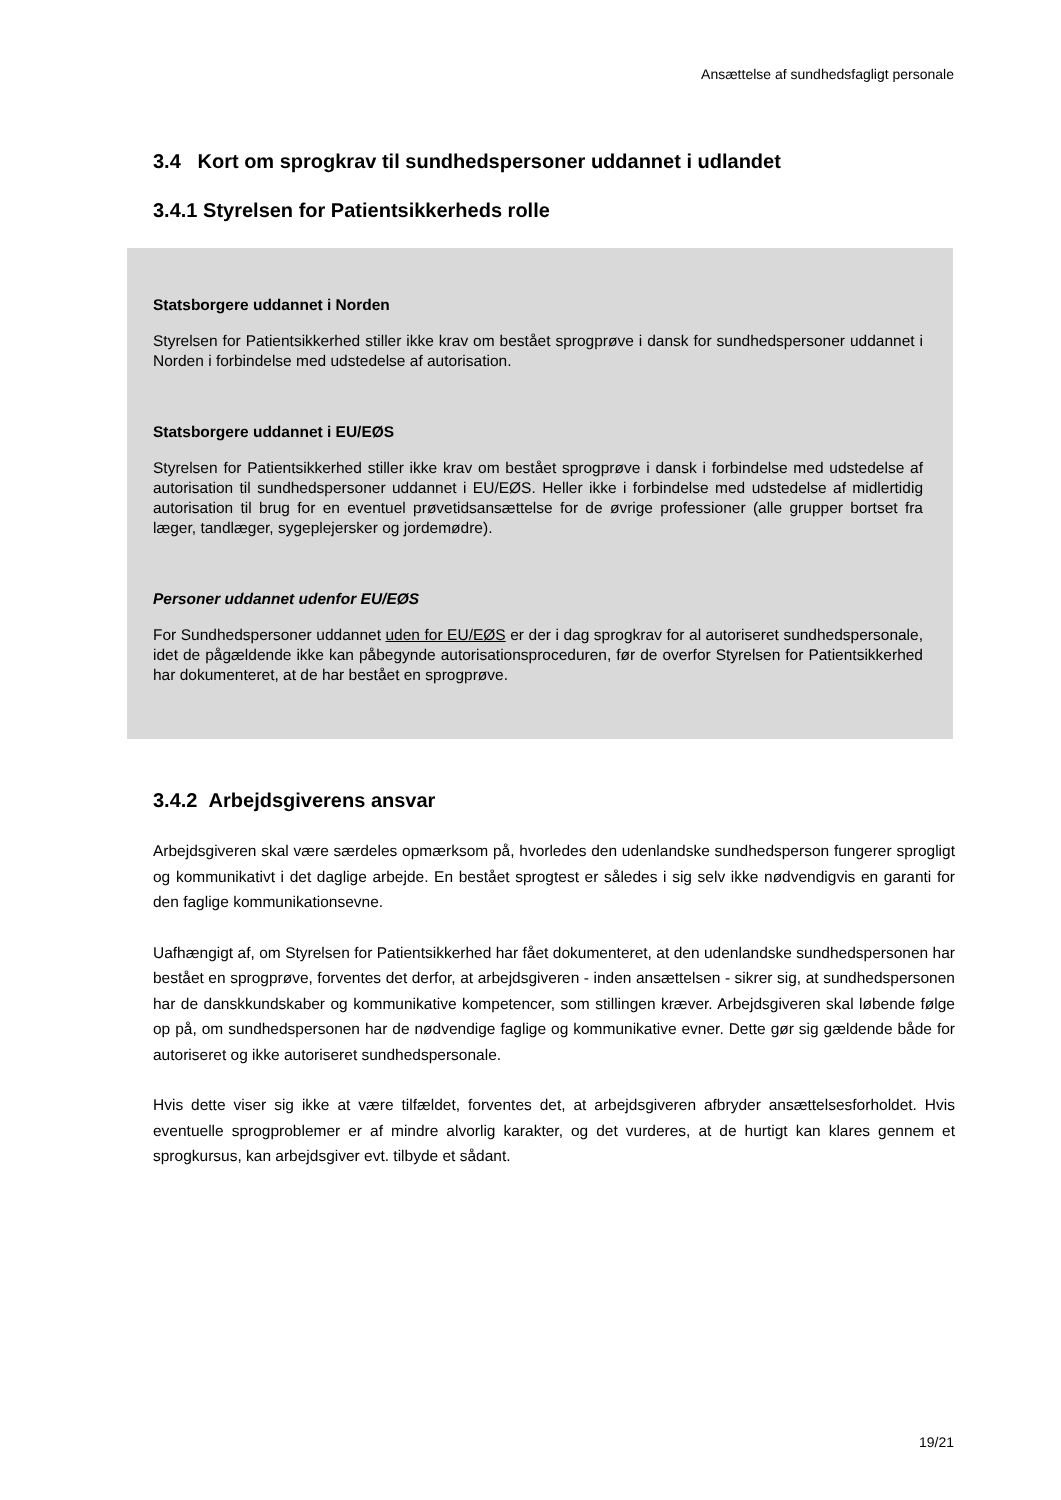Ansættelse af sundhedsfagligt personale
3.4 Kort om sprogkrav til sundhedspersoner uddannet i udlandet
3.4.1 Styrelsen for Patientsikkerheds rolle
Statsborgere uddannet i Norden
Styrelsen for Patientsikkerhed stiller ikke krav om bestået sprogprøve i dansk for sundhedspersoner uddannet i Norden i forbindelse med udstedelse af autorisation.
Statsborgere uddannet i EU/EØS
Styrelsen for Patientsikkerhed stiller ikke krav om bestået sprogprøve i dansk i forbindelse med udstedelse af autorisation til sundhedspersoner uddannet i EU/EØS. Heller ikke i forbindelse med udstedelse af midlertidig autorisation til brug for en eventuel prøvetidsansættelse for de øvrige professioner (alle grupper bortset fra læger, tandlæger, sygeplejersker og jordemødre).
Personer uddannet udenfor EU/EØS
For Sundhedspersoner uddannet uden for EU/EØS er der i dag sprogkrav for al autoriseret sundhedspersonale, idet de pågældende ikke kan påbegynde autorisationsproceduren, før de overfor Styrelsen for Patientsikkerhed har dokumenteret, at de har bestået en sprogprøve.
3.4.2 Arbejdsgiverens ansvar
Arbejdsgiveren skal være særdeles opmærksom på, hvorledes den udenlandske sundhedsperson fungerer sprogligt og kommunikativt i det daglige arbejde. En bestået sprogtest er således i sig selv ikke nødvendigvis en garanti for den faglige kommunikationsevne.
Uafhængigt af, om Styrelsen for Patientsikkerhed har fået dokumenteret, at den udenlandske sundhedspersonen har bestået en sprogprøve, forventes det derfor, at arbejdsgiveren - inden ansættelsen - sikrer sig, at sundhedspersonen har de danskkundskaber og kommunikative kompetencer, som stillingen kræver. Arbejdsgiveren skal løbende følge op på, om sundhedspersonen har de nødvendige faglige og kommunikative evner. Dette gør sig gældende både for autoriseret og ikke autoriseret sundhedspersonale.
Hvis dette viser sig ikke at være tilfældet, forventes det, at arbejdsgiveren afbryder ansættelsesforholdet. Hvis eventuelle sprogproblemer er af mindre alvorlig karakter, og det vurderes, at de hurtigt kan klares gennem et sprogkursus, kan arbejdsgiver evt. tilbyde et sådant.
19/21